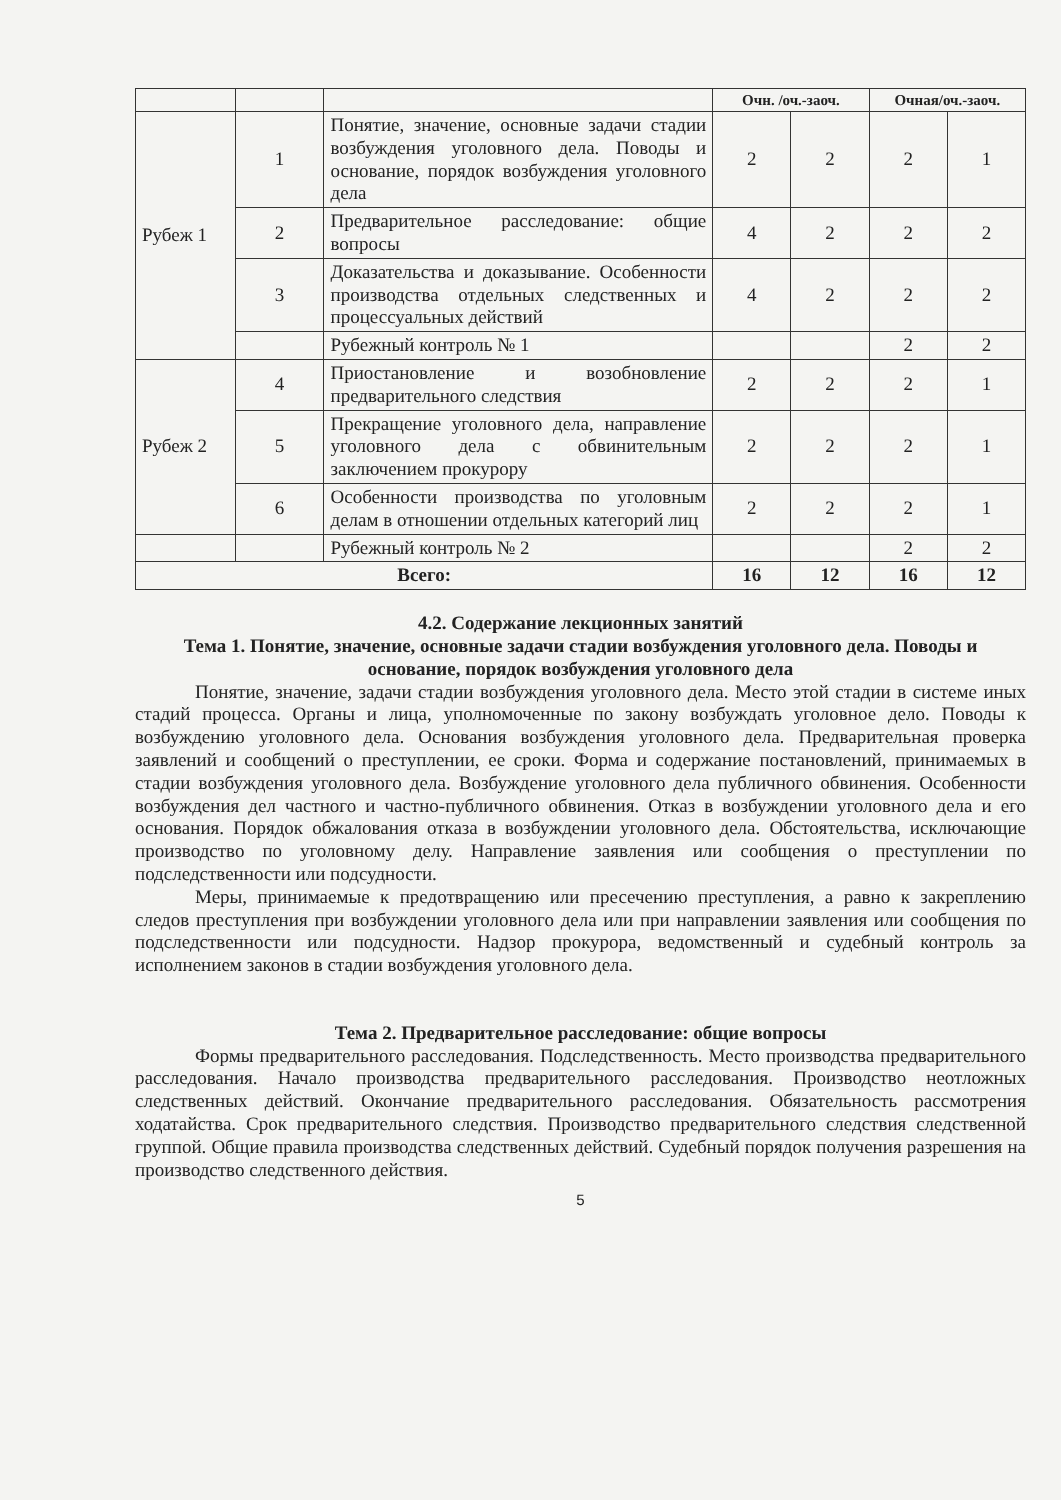| | | | Очн. /оч.-заоч. | | Очная/оч.-заоч. | |
| Рубеж 1 | 1 | Понятие, значение, основные задачи стадии возбуждения уголовного дела. Поводы и основание, порядок возбуждения уголовного дела | 2 | 2 | 2 | 1 |
| | 2 | Предварительное расследование: общие вопросы | 4 | 2 | 2 | 2 |
| | 3 | Доказательства и доказывание. Особенности производства отдельных следственных и процессуальных действий | 4 | 2 | 2 | 2 |
| | | Рубежный контроль № 1 | | | 2 | 2 |
| Рубеж 2 | 4 | Приостановление и возобновление предварительного следствия | 2 | 2 | 2 | 1 |
| | 5 | Прекращение уголовного дела, направление уголовного дела с обвинительным заключением прокурору | 2 | 2 | 2 | 1 |
| | 6 | Особенности производства по уголовным делам в отношении отдельных категорий лиц | 2 | 2 | 2 | 1 |
| | | Рубежный контроль № 2 | | | 2 | 2 |
| Всего: | | | 16 | 12 | 16 | 12 |
4.2. Содержание лекционных занятий
Тема 1. Понятие, значение, основные задачи стадии возбуждения уголовного дела. Поводы и основание, порядок возбуждения уголовного дела
Понятие, значение, задачи стадии возбуждения уголовного дела. Место этой стадии в системе иных стадий процесса. Органы и лица, уполномоченные по закону возбуждать уголовное дело. Поводы к возбуждению уголовного дела. Основания возбуждения уголовного дела. Предварительная проверка заявлений и сообщений о преступлении, ее сроки. Форма и содержание постановлений, принимаемых в стадии возбуждения уголовного дела. Возбуждение уголовного дела публичного обвинения. Особенности возбуждения дел частного и частно-публичного обвинения. Отказ в возбуждении уголовного дела и его основания. Порядок обжалования отказа в возбуждении уголовного дела. Обстоятельства, исключающие производство по уголовному делу. Направление заявления или сообщения о преступлении по подследственности или подсудности.
Меры, принимаемые к предотвращению или пресечению преступления, а равно к закреплению следов преступления при возбуждении уголовного дела или при направлении заявления или сообщения по подследственности или подсудности. Надзор прокурора, ведомственный и судебный контроль за исполнением законов в стадии возбуждения уголовного дела.
Тема 2. Предварительное расследование: общие вопросы
Формы предварительного расследования. Подследственность. Место производства предварительного расследования. Начало производства предварительного расследования. Производство неотложных следственных действий. Окончание предварительного расследования. Обязательность рассмотрения ходатайства. Срок предварительного следствия. Производство предварительного следствия следственной группой. Общие правила производства следственных действий. Судебный порядок получения разрешения на производство следственного действия.
5